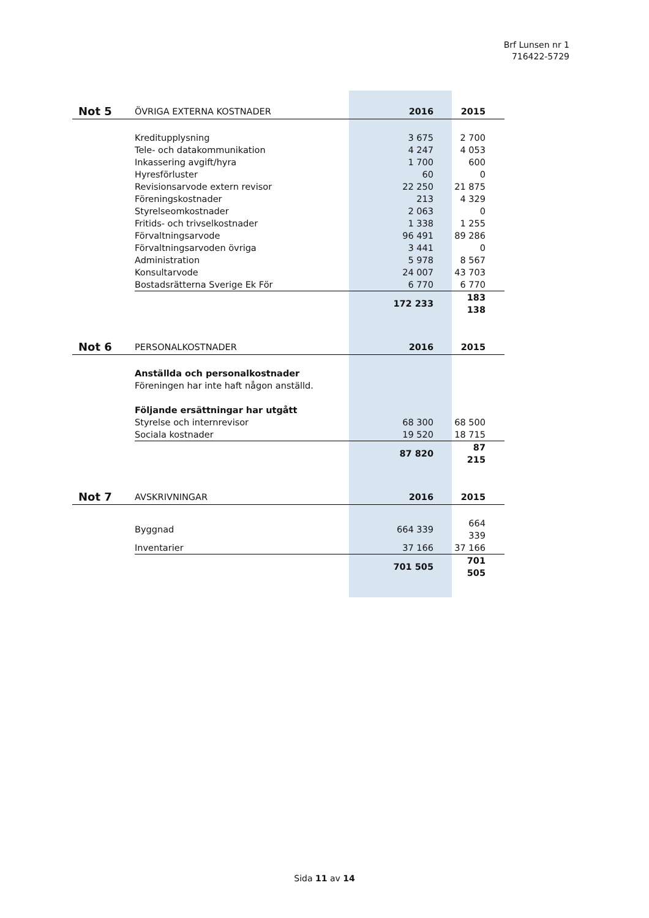Brf Lunsen nr 1
716422-5729
| Not 5 | ÖVRIGA EXTERNA KOSTNADER | 2016 | 2015 |
| | Kreditupplysning | 3 675 | 2 700 |
| | Tele- och datakommunikation | 4 247 | 4 053 |
| | Inkassering avgift/hyra | 1 700 | 600 |
| | Hyresförluster | 60 | 0 |
| | Revisionsarvode extern revisor | 22 250 | 21 875 |
| | Föreningskostnader | 213 | 4 329 |
| | Styrelseomkostnader | 2 063 | 0 |
| | Fritids- och trivselkostnader | 1 338 | 1 255 |
| | Förvaltningsarvode | 96 491 | 89 286 |
| | Förvaltningsarvoden övriga | 3 441 | 0 |
| | Administration | 5 978 | 8 567 |
| | Konsultarvode | 24 007 | 43 703 |
| | Bostadsrätterna Sverige Ek För | 6 770 | 6 770 |
| | | 172 233 | 183 138 |
| Not 6 | PERSONALKOSTNADER | 2016 | 2015 |
| | Anställda och personalkostnader | | |
| | Föreningen har inte haft någon anställd. | | |
| | Följande ersättningar har utgått | | |
| | Styrelse och internrevisor | 68 300 | 68 500 |
| | Sociala kostnader | 19 520 | 18 715 |
| | | 87 820 | 87 215 |
| Not 7 | AVSKRIVNINGAR | 2016 | 2015 |
| | Byggnad | 664 339 | 664 339 |
| | Inventarier | 37 166 | 37 166 |
| | | 701 505 | 701 505 |
Sida 11 av 14